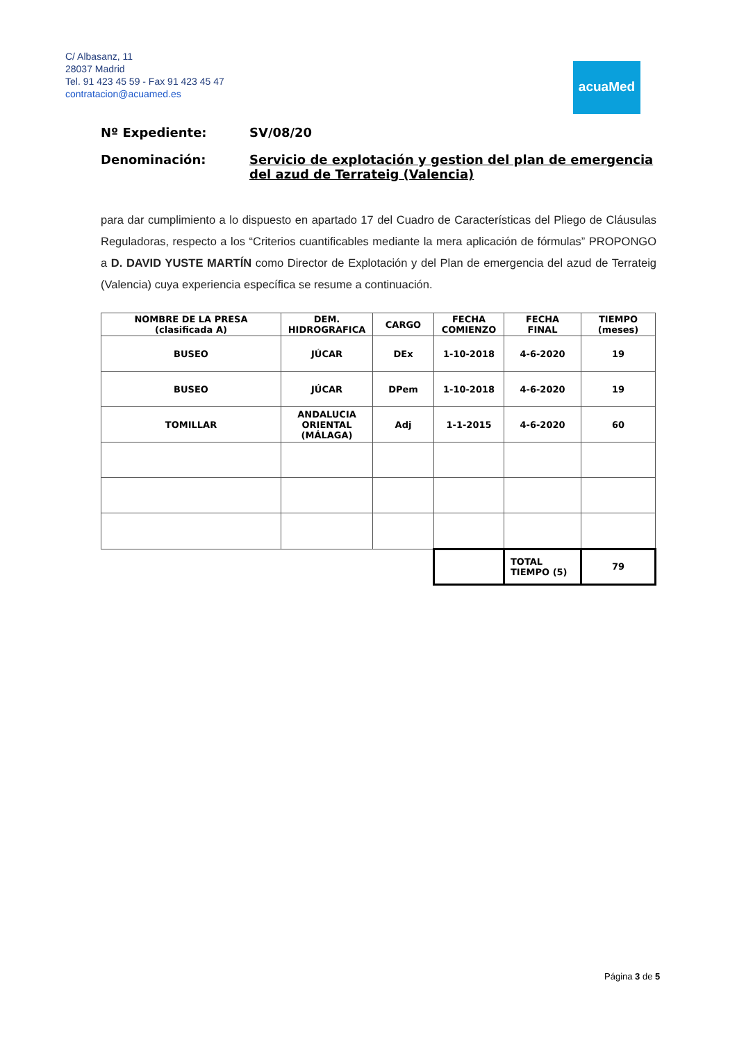C/ Albasanz, 11
28037 Madrid
Tel. 91 423 45 59 - Fax 91 423 45 47
contratacion@acuamed.es
acuaMed
Nº Expediente: SV/08/20
Denominación: Servicio de explotación y gestion del plan de emergencia del azud de Terrateig (Valencia)
para dar cumplimiento a lo dispuesto en apartado 17 del Cuadro de Características del Pliego de Cláusulas Reguladoras, respecto a los “Criterios cuantificables mediante la mera aplicación de fórmulas” PROPONGO a D. DAVID YUSTE MARTÍN como Director de Explotación y del Plan de emergencia del azud de Terrateig (Valencia) cuya experiencia específica se resume a continuación.
| NOMBRE DE LA PRESA (clasificada A) | DEM. HIDROGRAFICA | CARGO | FECHA COMIENZO | FECHA FINAL | TIEMPO (meses) |
| --- | --- | --- | --- | --- | --- |
| BUSEO | JÚCAR | DEx | 1-10-2018 | 4-6-2020 | 19 |
| BUSEO | JÚCAR | DPem | 1-10-2018 | 4-6-2020 | 19 |
| TOMILLAR | ANDALUCIA ORIENTAL (MÁLAGA) | Adj | 1-1-2015 | 4-6-2020 | 60 |
| | | | | TOTAL TIEMPO (5) | 79 |
Página 3 de 5